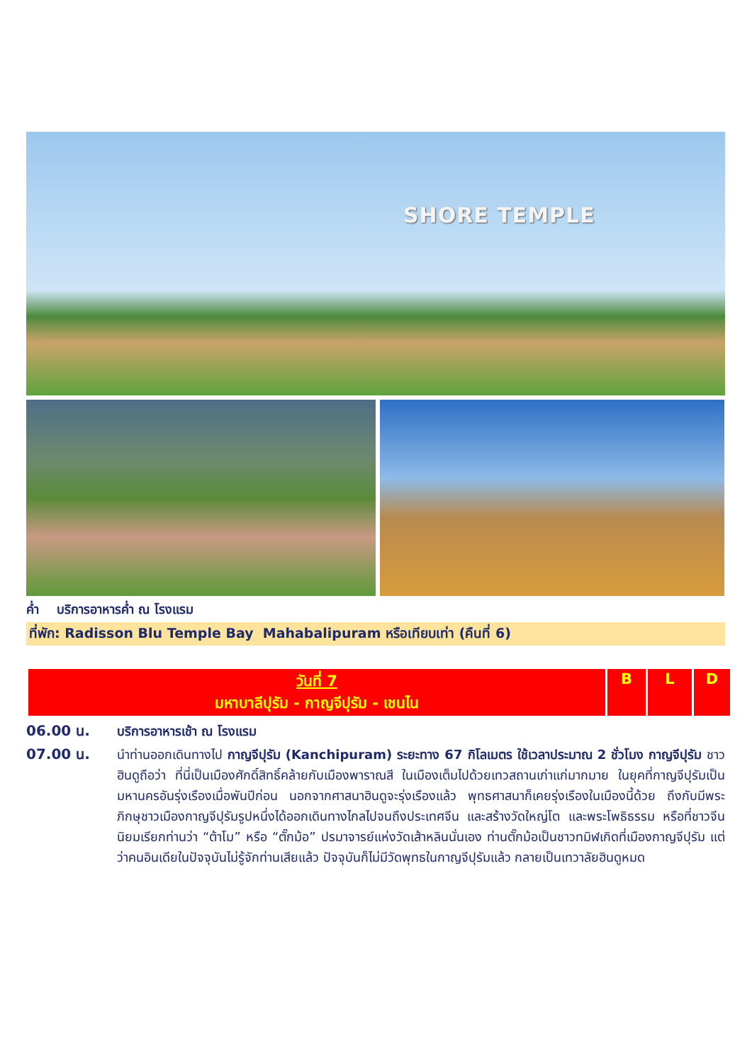SHORE TEMPLE
ค่ำ บริการอาหารค่ำ ณ โรงแรม
ที่พัก: Radisson Blu Temple Bay Mahabalipuram หรือเทียบเท่า (คืนที่ 6)
| วันที่ 7 มหาบาลีปุรัม - กาญจีปุรัม - เชนไน | B | L | D |
| --- | --- | --- | --- |
| 06.00 น. | บริการอาหารเช้า ณ โรงแรม |
| 07.00 น. | นำท่านออกเดินทางไป กาญจีปุรัม (Kanchipuram) ระยะทาง 67 กิโลเมตร ใช้เวลาประมาณ 2 ชั่วโมง กาญจีปุรัม ชาวฮินดูถือว่า ที่นี่เป็นเมืองศักดิ์สิทธิ์คล้ายกับเมืองพาราณสี ในเมืองเต็มไปด้วยเทวสถานเก่าแก่มากมาย ในยุคที่กาญจีปุรัมเป็นมหานครอันรุ่งเรืองเมื่อพันปีก่อน นอกจากศาสนาฮินดูจะรุ่งเรืองแล้ว พุทธศาสนาก็เคยรุ่งเรืองในเมืองนี้ด้วย ถึงกับมีพระภิกษุชาวเมืองกาญจีปุรัมรูปหนึ่งได้ออกเดินทางไกลไปจนถึงประเทศจีน และสร้างวัดใหญ่โต และพระโพธิธรรม หรือที่ชาวจีนนิยมเรียกท่านว่า “ต้าโม” หรือ “ตั๊กม้อ” ปรมาจารย์แห่งวัดเส้าหลินนั่นเอง ท่านตั๊กม้อเป็นชาวทมิฬเกิดที่เมืองกาญจีปุรัม แต่ว่าคนอินเดียในปัจจุบันไม่รู้จักท่านเสียแล้ว ปัจจุบันก็ไม่มีวัดพุทธในกาญจีปุรัมแล้ว กลายเป็นเทวาลัยฮินดูหมด |